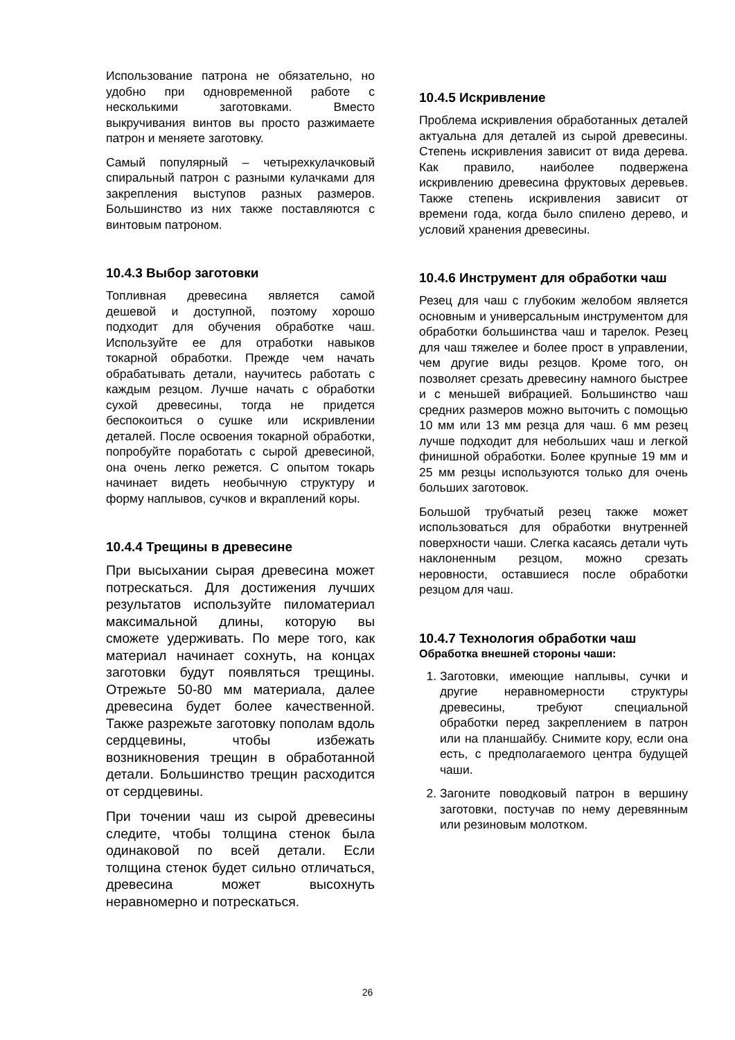Использование патрона не обязательно, но удобно при одновременной работе с несколькими заготовками. Вместо выкручивания винтов вы просто разжимаете патрон и меняете заготовку.
Самый популярный – четырехкулачковый спиральный патрон с разными кулачками для закрепления выступов разных размеров. Большинство из них также поставляются с винтовым патроном.
10.4.3 Выбор заготовки
Топливная древесина является самой дешевой и доступной, поэтому хорошо подходит для обучения обработке чаш. Используйте ее для отработки навыков токарной обработки. Прежде чем начать обрабатывать детали, научитесь работать с каждым резцом. Лучше начать с обработки сухой древесины, тогда не придется беспокоиться о сушке или искривлении деталей. После освоения токарной обработки, попробуйте поработать с сырой древесиной, она очень легко режется. С опытом токарь начинает видеть необычную структуру и форму наплывов, сучков и вкраплений коры.
10.4.4 Трещины в древесине
При высыхании сырая древесина может потрескаться. Для достижения лучших результатов используйте пиломатериал максимальной длины, которую вы сможете удерживать. По мере того, как материал начинает сохнуть, на концах заготовки будут появляться трещины. Отрежьте 50-80 мм материала, далее древесина будет более качественной. Также разрежьте заготовку пополам вдоль сердцевины, чтобы избежать возникновения трещин в обработанной детали. Большинство трещин расходится от сердцевины.
При точении чаш из сырой древесины следите, чтобы толщина стенок была одинаковой по всей детали. Если толщина стенок будет сильно отличаться, древесина может высохнуть неравномерно и потрескаться.
10.4.5 Искривление
Проблема искривления обработанных деталей актуальна для деталей из сырой древесины. Степень искривления зависит от вида дерева. Как правило, наиболее подвержена искривлению древесина фруктовых деревьев. Также степень искривления зависит от времени года, когда было спилено дерево, и условий хранения древесины.
10.4.6 Инструмент для обработки чаш
Резец для чаш с глубоким желобом является основным и универсальным инструментом для обработки большинства чаш и тарелок. Резец для чаш тяжелее и более прост в управлении, чем другие виды резцов. Кроме того, он позволяет срезать древесину намного быстрее и с меньшей вибрацией. Большинство чаш средних размеров можно выточить с помощью 10 мм или 13 мм резца для чаш. 6 мм резец лучше подходит для небольших чаш и легкой финишной обработки. Более крупные 19 мм и 25 мм резцы используются только для очень больших заготовок.
Большой трубчатый резец также может использоваться для обработки внутренней поверхности чаши. Слегка касаясь детали чуть наклоненным резцом, можно срезать неровности, оставшиеся после обработки резцом для чаш.
10.4.7 Технология обработки чаш
Обработка внешней стороны чаши:
1. Заготовки, имеющие наплывы, сучки и другие неравномерности структуры древесины, требуют специальной обработки перед закреплением в патрон или на планшайбу. Снимите кору, если она есть, с предполагаемого центра будущей чаши.
2. Загоните поводковый патрон в вершину заготовки, постучав по нему деревянным или резиновым молотком.
26